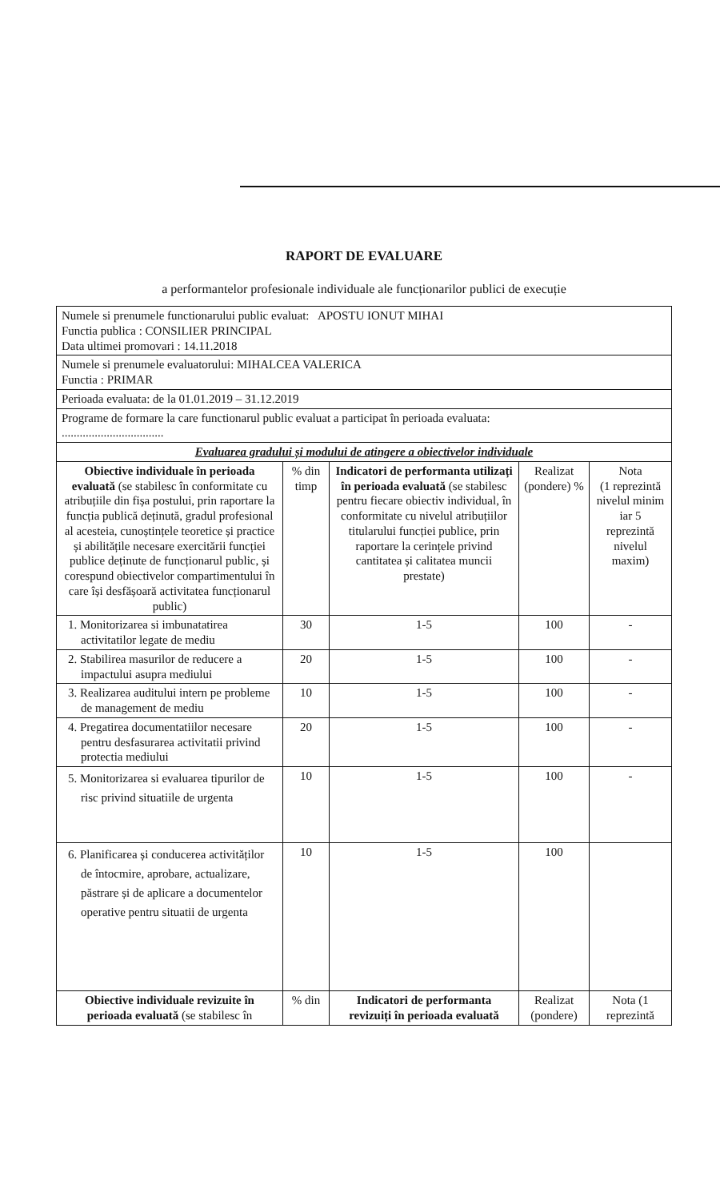RAPORT DE EVALUARE
a performantelor profesionale individuale ale funcționarilor publici de execuție
| Numele si prenumele functionarului public evaluat: APOSTU IONUT MIHAI Functia publica : CONSILIER PRINCIPAL Data ultimei promovari : 14.11.2018 | | | | |
| Numele si prenumele evaluatorului: MIHALCEA VALERICA Functia : PRIMAR | | | | |
| Perioada evaluata: de la 01.01.2019 – 31.12.2019 | | | | |
| Programe de formare la care functionarul public evaluat a participat în perioada evaluata: .................................. | | | | |
| Evaluarea gradului și modului de atingere a obiectivelor individuale | | | | |
| Obiective individuale în perioada evaluată (se stabilesc în conformitate cu atribuțiile din fișa postului, prin raportare la funcția publică deținută, gradul profesional al acesteia, cunoștințele teoretice și practice și abilitățile necesare exercitării funcției publice deținute de funcționarul public, și corespund obiectivelor compartimentului în care își desfășoară activitatea funcționarul public) | % din timp | Indicatori de performanta utilizați în perioada evaluată (se stabilesc pentru fiecare obiectiv individual, în conformitate cu nivelul atribuțiilor titularului funcției publice, prin raportare la cerințele privind cantitatea și calitatea muncii prestate) | Realizat (pondere) % | Nota (1 reprezintă nivelul minim iar 5 reprezintă nivelul maxim) |
| 1. Monitorizarea si imbunatatirea activitatilor legate de mediu | 30 | 1-5 | 100 | - |
| 2. Stabilirea masurilor de reducere a impactului asupra mediului | 20 | 1-5 | 100 | - |
| 3. Realizarea auditului intern pe probleme de management de mediu | 10 | 1-5 | 100 | - |
| 4. Pregatirea documentatiilor necesare pentru desfasurarea activitatii privind protectia mediului | 20 | 1-5 | 100 | - |
| 5. Monitorizarea si evaluarea tipurilor de risc privind situatiile de urgenta | 10 | 1-5 | 100 | - |
| 6. Planificarea și conducerea activităților de întocmire, aprobare, actualizare, păstrare și de aplicare a documentelor operative pentru situatii de urgenta | 10 | 1-5 | 100 | |
| Obiective individuale revizuite în perioada evaluată (se stabilesc în | % din | Indicatori de performanta revizuiți în perioada evaluată | Realizat (pondere) | Nota (1 reprezintă |